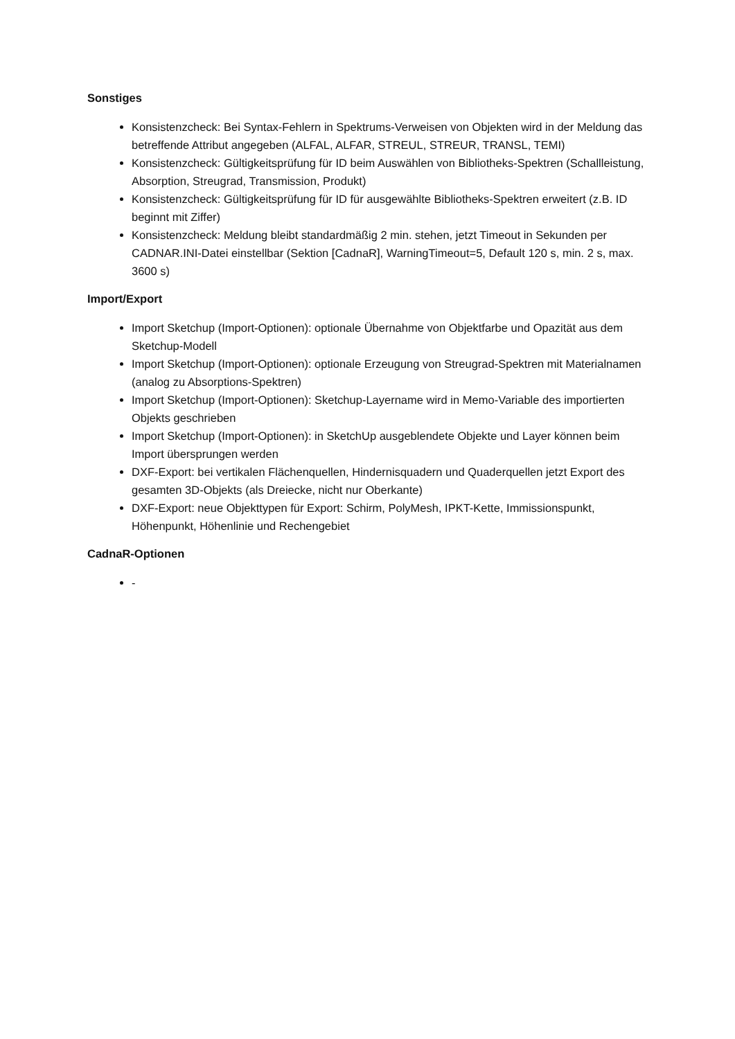Sonstiges
Konsistenzcheck: Bei Syntax-Fehlern in Spektrums-Verweisen von Objekten wird in der Meldung das betreffende Attribut angegeben (ALFAL, ALFAR, STREUL, STREUR, TRANSL, TEMI)
Konsistenzcheck: Gültigkeitsprüfung für ID beim Auswählen von Bibliotheks-Spektren (Schallleistung, Absorption, Streugrad, Transmission, Produkt)
Konsistenzcheck: Gültigkeitsprüfung für ID für ausgewählte Bibliotheks-Spektren erweitert (z.B. ID beginnt mit Ziffer)
Konsistenzcheck: Meldung bleibt standardmäßig 2 min. stehen, jetzt Timeout in Sekunden per CADNAR.INI-Datei einstellbar (Sektion [CadnaR], WarningTimeout=5, Default 120 s, min. 2 s, max. 3600 s)
Import/Export
Import Sketchup (Import-Optionen): optionale Übernahme von Objektfarbe und Opazität aus dem Sketchup-Modell
Import Sketchup (Import-Optionen): optionale Erzeugung von Streugrad-Spektren mit Materialnamen (analog zu Absorptions-Spektren)
Import Sketchup (Import-Optionen): Sketchup-Layername wird in Memo-Variable des importierten Objekts geschrieben
Import Sketchup (Import-Optionen): in SketchUp ausgeblendete Objekte und Layer können beim Import übersprungen werden
DXF-Export: bei vertikalen Flächenquellen, Hindernisquadern und Quaderquellen jetzt Export des gesamten 3D-Objekts (als Dreiecke, nicht nur Oberkante)
DXF-Export: neue Objekttypen für Export: Schirm, PolyMesh, IPKT-Kette, Immissionspunkt, Höhenpunkt, Höhenlinie und Rechengebiet
CadnaR-Optionen
-